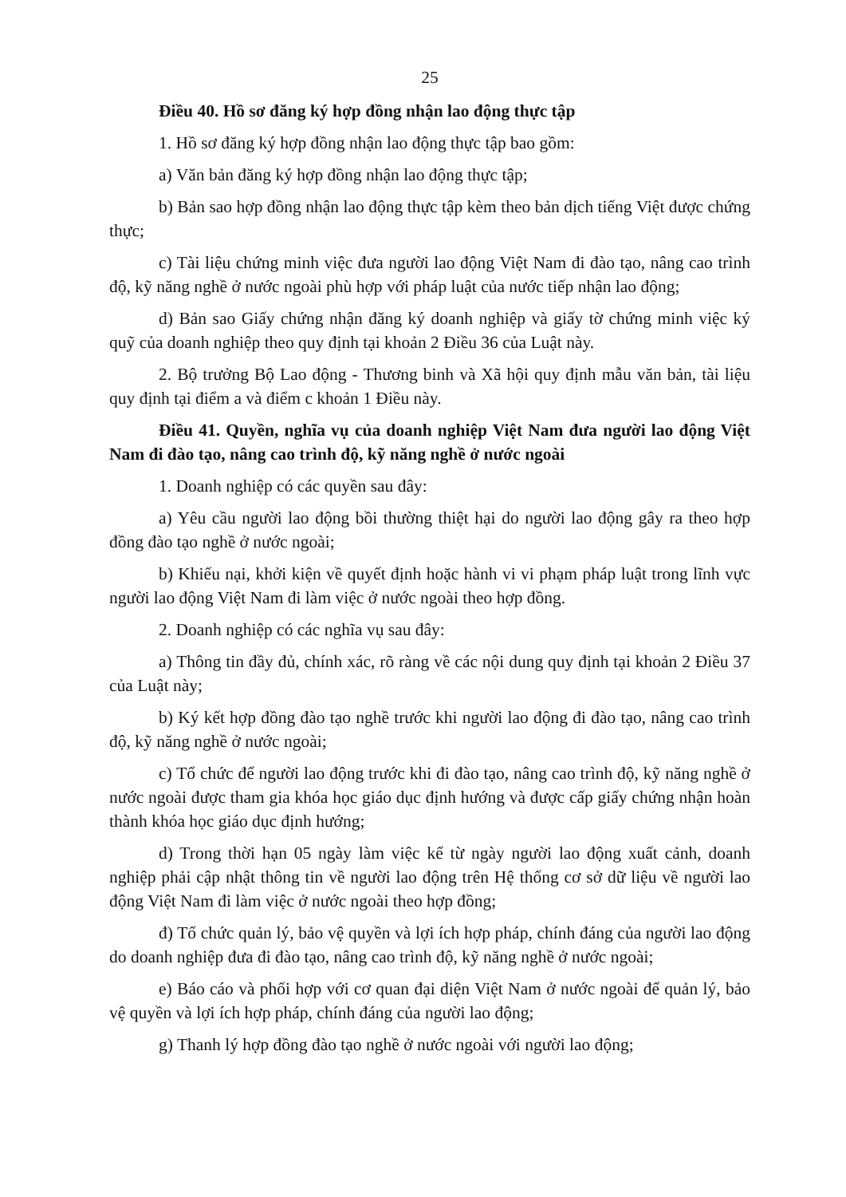25
Điều 40. Hồ sơ đăng ký hợp đồng nhận lao động thực tập
1. Hồ sơ đăng ký hợp đồng nhận lao động thực tập bao gồm:
a) Văn bản đăng ký hợp đồng nhận lao động thực tập;
b) Bản sao hợp đồng nhận lao động thực tập kèm theo bản dịch tiếng Việt được chứng thực;
c) Tài liệu chứng minh việc đưa người lao động Việt Nam đi đào tạo, nâng cao trình độ, kỹ năng nghề ở nước ngoài phù hợp với pháp luật của nước tiếp nhận lao động;
d) Bản sao Giấy chứng nhận đăng ký doanh nghiệp và giấy tờ chứng minh việc ký quỹ của doanh nghiệp theo quy định tại khoản 2 Điều 36 của Luật này.
2. Bộ trưởng Bộ Lao động - Thương binh và Xã hội quy định mẫu văn bản, tài liệu quy định tại điểm a và điểm c khoản 1 Điều này.
Điều 41. Quyền, nghĩa vụ của doanh nghiệp Việt Nam đưa người lao động Việt Nam đi đào tạo, nâng cao trình độ, kỹ năng nghề ở nước ngoài
1. Doanh nghiệp có các quyền sau đây:
a) Yêu cầu người lao động bồi thường thiệt hại do người lao động gây ra theo hợp đồng đào tạo nghề ở nước ngoài;
b) Khiếu nại, khởi kiện về quyết định hoặc hành vi vi phạm pháp luật trong lĩnh vực người lao động Việt Nam đi làm việc ở nước ngoài theo hợp đồng.
2. Doanh nghiệp có các nghĩa vụ sau đây:
a) Thông tin đầy đủ, chính xác, rõ ràng về các nội dung quy định tại khoản 2 Điều 37 của Luật này;
b) Ký kết hợp đồng đào tạo nghề trước khi người lao động đi đào tạo, nâng cao trình độ, kỹ năng nghề ở nước ngoài;
c) Tổ chức để người lao động trước khi đi đào tạo, nâng cao trình độ, kỹ năng nghề ở nước ngoài được tham gia khóa học giáo dục định hướng và được cấp giấy chứng nhận hoàn thành khóa học giáo dục định hướng;
d) Trong thời hạn 05 ngày làm việc kể từ ngày người lao động xuất cảnh, doanh nghiệp phải cập nhật thông tin về người lao động trên Hệ thống cơ sở dữ liệu về người lao động Việt Nam đi làm việc ở nước ngoài theo hợp đồng;
đ) Tổ chức quản lý, bảo vệ quyền và lợi ích hợp pháp, chính đáng của người lao động do doanh nghiệp đưa đi đào tạo, nâng cao trình độ, kỹ năng nghề ở nước ngoài;
e) Báo cáo và phối hợp với cơ quan đại diện Việt Nam ở nước ngoài để quản lý, bảo vệ quyền và lợi ích hợp pháp, chính đáng của người lao động;
g) Thanh lý hợp đồng đào tạo nghề ở nước ngoài với người lao động;